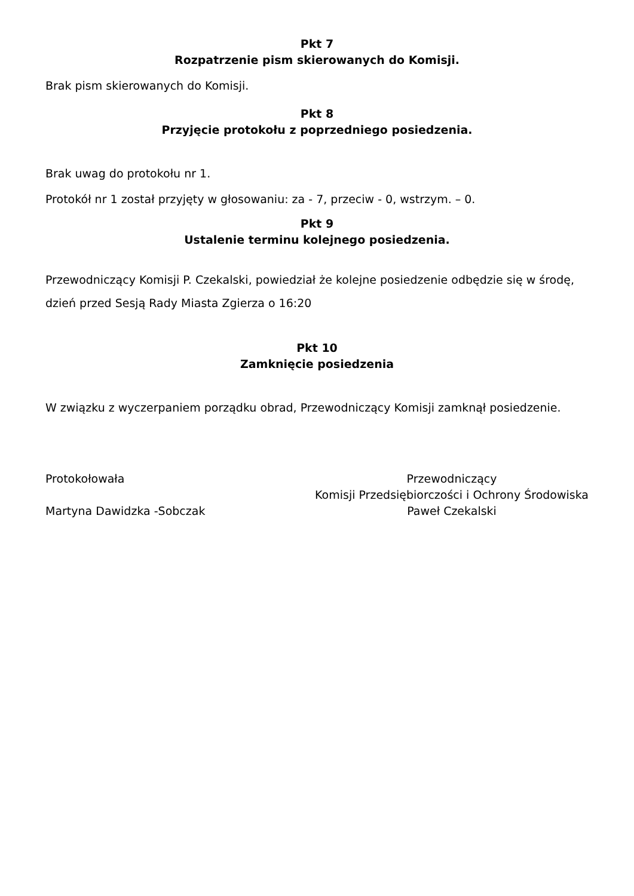Pkt 7
Rozpatrzenie pism skierowanych do Komisji.
Brak pism skierowanych do Komisji.
Pkt 8
Przyjęcie protokołu z poprzedniego posiedzenia.
Brak uwag do protokołu nr 1.
Protokół nr 1 został przyjęty w głosowaniu: za - 7, przeciw - 0, wstrzym. – 0.
Pkt 9
Ustalenie terminu kolejnego posiedzenia.
Przewodniczący Komisji P. Czekalski, powiedział że kolejne posiedzenie odbędzie się w środę, dzień przed Sesją Rady Miasta Zgierza o 16:20
Pkt 10
Zamknięcie posiedzenia
W związku z wyczerpaniem porządku obrad, Przewodniczący Komisji zamknął posiedzenie.
Protokołowała
Martyna Dawidzka -Sobczak
Przewodniczący
Komisji Przedsiębiorczości i Ochrony Środowiska
Paweł Czekalski